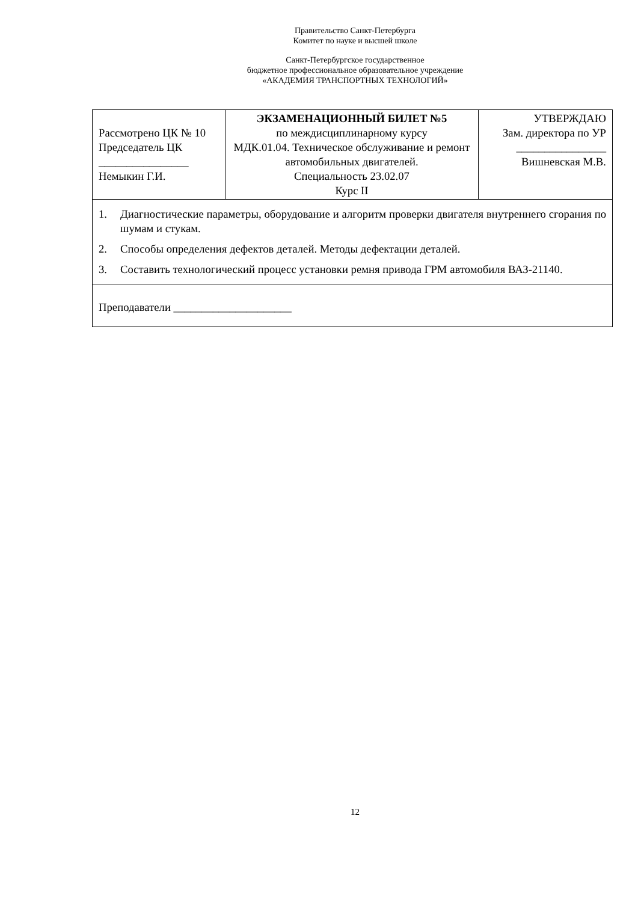Правительство Санкт-Петербурга
Комитет по науке и высшей школе
Санкт-Петербургское государственное
бюджетное профессиональное образовательное учреждение
«АКАДЕМИЯ ТРАНСПОРТНЫХ ТЕХНОЛОГИЙ»
| Рассмотрено ЦК № 10 Председатель ЦК ________________ Немыкин Г.И. | ЭКЗАМЕНАЦИОННЫЙ БИЛЕТ №5 по междисциплинарному курсу МДК.01.04. Техническое обслуживание и ремонт автомобильных двигателей. Специальность 23.02.07 Курс II | УТВЕРЖДАЮ Зам. директора по УР ________________ Вишневская М.В. |
| 1. Диагностические параметры, оборудование и алгоритм проверки двигателя внутреннего сгорания по шумам и стукам. 2. Способы определения дефектов деталей. Методы дефектации деталей. 3. Составить технологический процесс установки ремня привода ГРМ автомобиля ВАЗ-21140. | | |
| Преподаватели _____________________ | | |
12